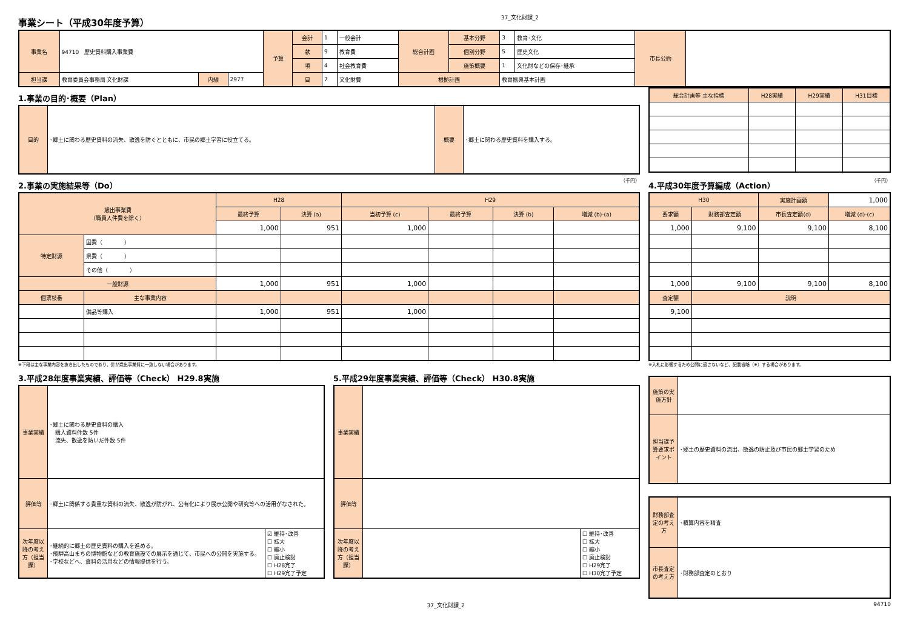事業シート（平成30年度予算）
37_文化財課_2
| 事業名 | 94710 歴史資料購入事業費 | | | 予算 | 会計 | 1 | 一般会計 | 総合計画 | 基本分野 | 3 | 教育･文化 | 市長公約 | |
| | | | | | 款 | 9 | 教育費 | | 個別分野 | 5 | 歴史文化 | | |
| | | | | | 項 | 4 | 社会教育費 | | 施策概要 | 1 | 文化財などの保存･継承 | | |
| 担当課 | 教育委員会事務局 文化財課 | 内線 | 2977 | | 目 | 7 | 文化財費 | 根拠計画 | | 教育振興基本計画 | | | |
1.事業の目的･概要（Plan）
| 目的 | ･郷土に関わる歴史資料の流失、散逸を防ぐとともに、市民の郷土学習に役立てる。 | 概要 | ･郷土に関わる歴史資料を購入する。 |
| 総合計画等 主な指標 | H28実績 | H29実績 | H31目標 |
2.事業の実施結果等（Do） （千円）
| 歳出事業費 （職員人件費を除く） | | H28 | | H29 | | | |
| | | 最終予算 | 決算 (a) | 当初予算 (c) | 最終予算 | 決算 (b) | 増減 (b)-(a) |
| | | 1,000 | 951 | 1,000 | | | |
| 特定財源 | 国費（ ） | | | | | | |
| | 県費（ ） | | | | | | |
| | その他（ ） | | | | | | |
| 一般財源 | | 1,000 | 951 | 1,000 | | | |
| 個票枝番 | 主な事業内容 | | | | | | |
| | 備品等購入 | 1,000 | 951 | 1,000 | | | |
※下段は主な事業内容を抜き出したものであり、計が歳出事業費に一致しない場合があります。
4.平成30年度予算編成（Action） （千円）
| H30 | | 実施計画額 | 1,000 |
| 要求額 | 財務部査定額 | 市長査定額(d) | 増減 (d)-(c) |
| 1,000 | 9,100 | 9,100 | 8,100 |
| 1,000 | 9,100 | 9,100 | 8,100 |
| 査定額 | 説明 | | |
| 9,100 | | | |
※入札に影響するため公開に適さないなど、記載省略（※）する場合があります。
3.平成28年度事業実績、評価等（Check） H29.8実施
| 事業実績 | ･郷土に関わる歴史資料の購入 購入資料件数 5件 流失、散逸を防いだ件数 5件 | |
| 評価等 | ･郷土に関係する貴重な資料の流失、散逸が防がれ、公有化により展示公開や研究等への活用がなされた。 | |
| 次年度以降の考え方（担当課） | ･継続的に郷土の歴史資料の購入を進める。 ･飛騨高山まちの博物館などの教育施設での展示を通じて、市民への公開を実施する。 ･学校などへ、資料の活用などの情報提供を行う。 | ☑ 維持･改善 ☐ 拡大 ☐ 縮小 ☐ 廃止検討 ☐ H28完了 ☐ H29完了予定 |
5.平成29年度事業実績、評価等（Check） H30.8実施
| 事業実績 | | |
| 評価等 | | |
| 次年度以降の考え方（担当課） | | ☐ 維持･改善 ☐ 拡大 ☐ 縮小 ☐ 廃止検討 ☐ H29完了 ☐ H30完了予定 |
| 施策の実施方針 | |
| 担当課予算要求ポイント | ･郷土の歴史資料の流出、散逸の防止及び市民の郷土学習のため |
| 財務部査定の考え方 | ･積算内容を精査 |
| 市長査定の考え方 | ･財務部査定のとおり |
37_文化財課_2 94710